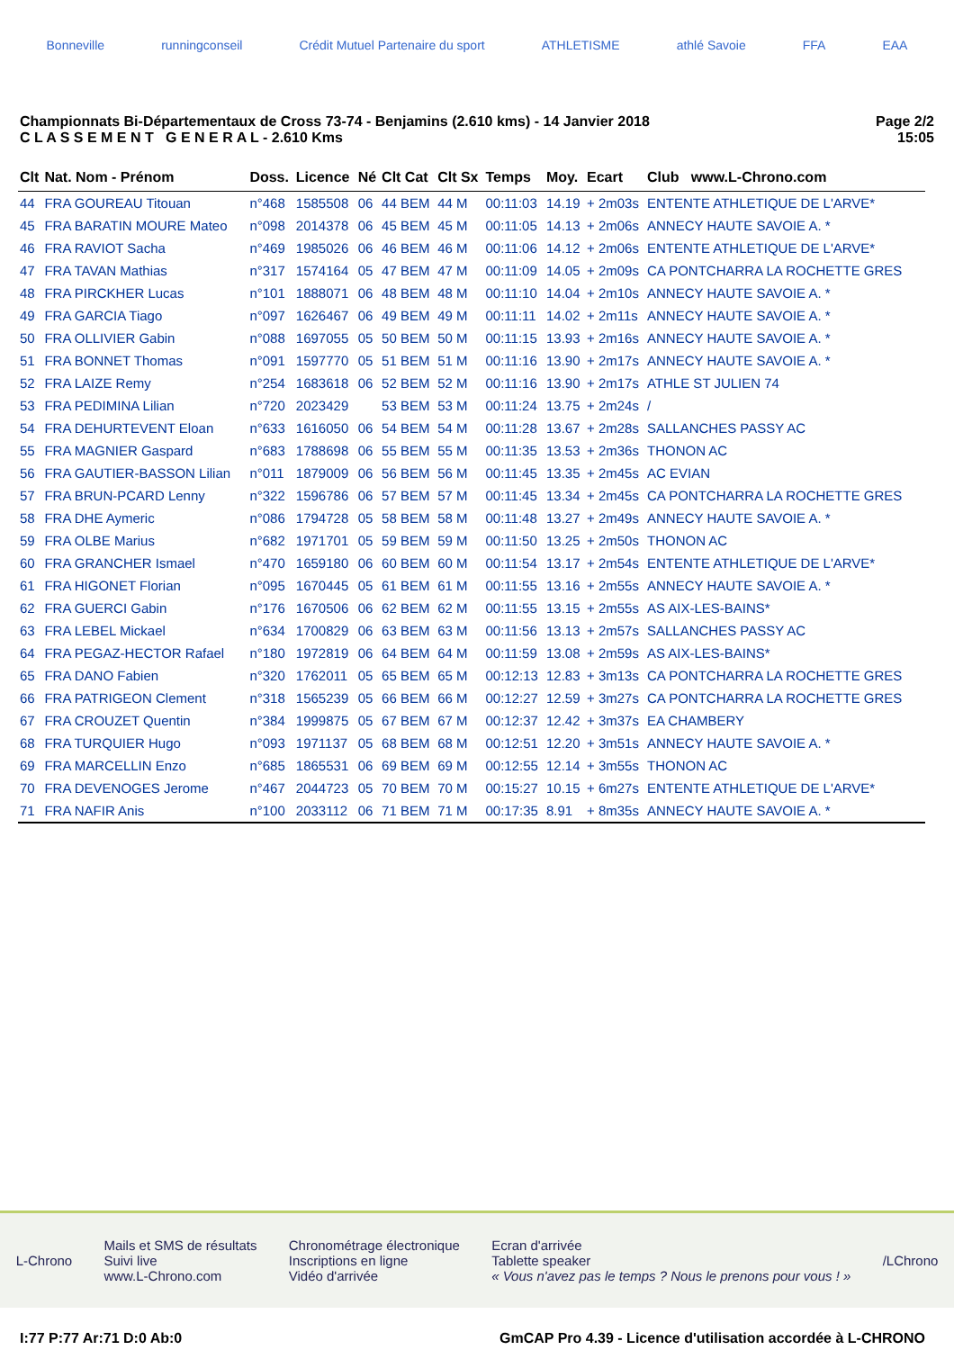Bonneville runningconseil
Crédit Mutuel Partenaire du sport
ATHLETISME athlé Savoie FFA EAA
Championnats Bi-Départementaux de Cross 73-74 - Benjamins (2.610 kms) - 14 Janvier 2018
C L A S S E M E N T G E N E R A L - 2.610 Kms
Page 2/2
15:05
| Clt | Nat. Nom - Prénom | Doss. | Licence | Né | Clt Cat | Clt Sx | Temps | Moy. | Ecart | Club www.L-Chrono.com |
| --- | --- | --- | --- | --- | --- | --- | --- | --- | --- | --- |
| 44 | FRA GOUREAU Titouan | n°468 | 1585508 | 06 | 44 BEM | 44 M | 00:11:03 | 14.19 | + 2m03s | ENTENTE ATHLETIQUE DE L'ARVE* |
| 45 | FRA BARATIN MOURE Mateo | n°098 | 2014378 | 06 | 45 BEM | 45 M | 00:11:05 | 14.13 | + 2m06s | ANNECY HAUTE SAVOIE A. * |
| 46 | FRA RAVIOT Sacha | n°469 | 1985026 | 06 | 46 BEM | 46 M | 00:11:06 | 14.12 | + 2m06s | ENTENTE ATHLETIQUE DE L'ARVE* |
| 47 | FRA TAVAN Mathias | n°317 | 1574164 | 05 | 47 BEM | 47 M | 00:11:09 | 14.05 | + 2m09s | CA PONTCHARRA LA ROCHETTE GRES |
| 48 | FRA PIRCKHER Lucas | n°101 | 1888071 | 06 | 48 BEM | 48 M | 00:11:10 | 14.04 | + 2m10s | ANNECY HAUTE SAVOIE A. * |
| 49 | FRA GARCIA Tiago | n°097 | 1626467 | 06 | 49 BEM | 49 M | 00:11:11 | 14.02 | + 2m11s | ANNECY HAUTE SAVOIE A. * |
| 50 | FRA OLLIVIER Gabin | n°088 | 1697055 | 05 | 50 BEM | 50 M | 00:11:15 | 13.93 | + 2m16s | ANNECY HAUTE SAVOIE A. * |
| 51 | FRA BONNET Thomas | n°091 | 1597770 | 05 | 51 BEM | 51 M | 00:11:16 | 13.90 | + 2m17s | ANNECY HAUTE SAVOIE A. * |
| 52 | FRA LAIZE Remy | n°254 | 1683618 | 06 | 52 BEM | 52 M | 00:11:16 | 13.90 | + 2m17s | ATHLE ST JULIEN 74 |
| 53 | FRA PEDIMINA Lilian | n°720 | 2023429 | | 53 BEM | 53 M | 00:11:24 | 13.75 | + 2m24s | / |
| 54 | FRA DEHURTEVENT Eloan | n°633 | 1616050 | 06 | 54 BEM | 54 M | 00:11:28 | 13.67 | + 2m28s | SALLANCHES PASSY AC |
| 55 | FRA MAGNIER Gaspard | n°683 | 1788698 | 06 | 55 BEM | 55 M | 00:11:35 | 13.53 | + 2m36s | THONON AC |
| 56 | FRA GAUTIER-BASSON Lilian | n°011 | 1879009 | 06 | 56 BEM | 56 M | 00:11:45 | 13.35 | + 2m45s | AC EVIAN |
| 57 | FRA BRUN-PCARD Lenny | n°322 | 1596786 | 06 | 57 BEM | 57 M | 00:11:45 | 13.34 | + 2m45s | CA PONTCHARRA LA ROCHETTE GRES |
| 58 | FRA DHE Aymeric | n°086 | 1794728 | 05 | 58 BEM | 58 M | 00:11:48 | 13.27 | + 2m49s | ANNECY HAUTE SAVOIE A. * |
| 59 | FRA OLBE Marius | n°682 | 1971701 | 05 | 59 BEM | 59 M | 00:11:50 | 13.25 | + 2m50s | THONON AC |
| 60 | FRA GRANCHER Ismael | n°470 | 1659180 | 06 | 60 BEM | 60 M | 00:11:54 | 13.17 | + 2m54s | ENTENTE ATHLETIQUE DE L'ARVE* |
| 61 | FRA HIGONET Florian | n°095 | 1670445 | 05 | 61 BEM | 61 M | 00:11:55 | 13.16 | + 2m55s | ANNECY HAUTE SAVOIE A. * |
| 62 | FRA GUERCI Gabin | n°176 | 1670506 | 06 | 62 BEM | 62 M | 00:11:55 | 13.15 | + 2m55s | AS AIX-LES-BAINS* |
| 63 | FRA LEBEL Mickael | n°634 | 1700829 | 06 | 63 BEM | 63 M | 00:11:56 | 13.13 | + 2m57s | SALLANCHES PASSY AC |
| 64 | FRA PEGAZ-HECTOR Rafael | n°180 | 1972819 | 06 | 64 BEM | 64 M | 00:11:59 | 13.08 | + 2m59s | AS AIX-LES-BAINS* |
| 65 | FRA DANO Fabien | n°320 | 1762011 | 05 | 65 BEM | 65 M | 00:12:13 | 12.83 | + 3m13s | CA PONTCHARRA LA ROCHETTE GRES |
| 66 | FRA PATRIGEON Clement | n°318 | 1565239 | 05 | 66 BEM | 66 M | 00:12:27 | 12.59 | + 3m27s | CA PONTCHARRA LA ROCHETTE GRES |
| 67 | FRA CROUZET Quentin | n°384 | 1999875 | 05 | 67 BEM | 67 M | 00:12:37 | 12.42 | + 3m37s | EA CHAMBERY |
| 68 | FRA TURQUIER Hugo | n°093 | 1971137 | 05 | 68 BEM | 68 M | 00:12:51 | 12.20 | + 3m51s | ANNECY HAUTE SAVOIE A. * |
| 69 | FRA MARCELLIN Enzo | n°685 | 1865531 | 06 | 69 BEM | 69 M | 00:12:55 | 12.14 | + 3m55s | THONON AC |
| 70 | FRA DEVENOGES Jerome | n°467 | 2044723 | 05 | 70 BEM | 70 M | 00:15:27 | 10.15 | + 6m27s | ENTENTE ATHLETIQUE DE L'ARVE* |
| 71 | FRA NAFIR Anis | n°100 | 2033112 | 06 | 71 BEM | 71 M | 00:17:35 | 8.91 | + 8m35s | ANNECY HAUTE SAVOIE A. * |
L-Chrono
Mails et SMS de résultats
Suivi live
www.L-Chrono.com
Chronométrage électronique
Inscriptions en ligne
Vidéo d'arrivée
Ecran d'arrivée
Tablette speaker
« Vous n'avez pas le temps ? Nous le prenons pour vous ! »
/LChrono
I:77 P:77 Ar:71 D:0 Ab:0 GmCAP Pro 4.39 - Licence d'utilisation accordée à L-CHRONO